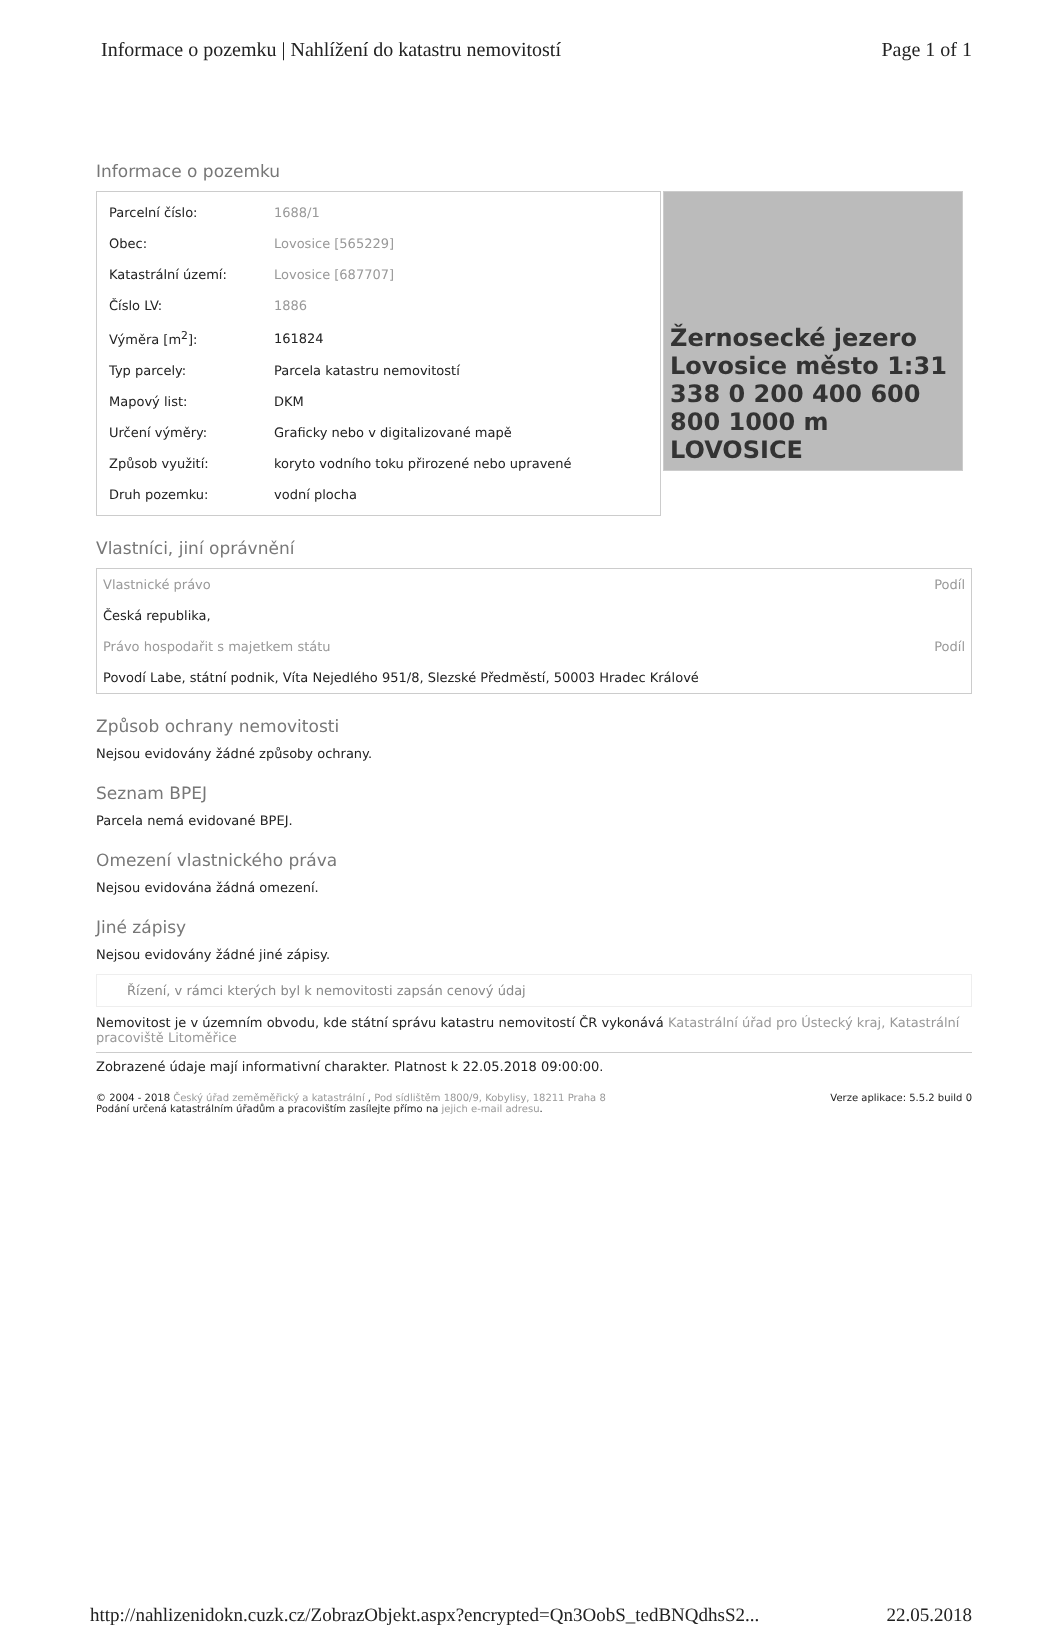Informace o pozemku | Nahlížení do katastru nemovitostí Page 1 of 1
Informace o pozemku
| Parcelní číslo: | 1688/1 |
| Obec: | Lovosice [565229] |
| Katastrální území: | Lovosice [687707] |
| Číslo LV: | 1886 |
| Výměra [m<sup>2</sup>]: | 161824 |
| Typ parcely: | Parcela katastru nemovitostí |
| Mapový list: | DKM |
| Určení výměry: | Graficky nebo v digitalizované mapě |
| Způsob využití: | koryto vodního toku přirozené nebo upravené |
| Druh pozemku: | vodní plocha |
Žernosecké jezero Lovosice město 1:31 338 0 200 400 600 800 1000 m LOVOSICE
Vlastníci, jiní oprávnění
| Vlastnické právo | Podíl |
| Česká republika, | |
| Právo hospodařit s majetkem státu | Podíl |
| Povodí Labe, státní podnik, Víta Nejedlého 951/8, Slezské Předměstí, 50003 Hradec Králové | |
Způsob ochrany nemovitosti
Nejsou evidovány žádné způsoby ochrany.
Seznam BPEJ
Parcela nemá evidované BPEJ.
Omezení vlastnického práva
Nejsou evidována žádná omezení.
Jiné zápisy
Nejsou evidovány žádné jiné zápisy.
Řízení, v rámci kterých byl k nemovitosti zapsán cenový údaj
Nemovitost je v územním obvodu, kde státní správu katastru nemovitostí ČR vykonává Katastrální úřad pro Ústecký kraj, Katastrální pracoviště Litoměřice
Zobrazené údaje mají informativní charakter. Platnost k 22.05.2018 09:00:00.
© 2004 - 2018 Český úřad zeměměřický a katastrální , Pod sídlištěm 1800/9, Kobylisy, 18211 Praha 8
Podání určená katastrálním úřadům a pracovištím zasílejte přímo na jejich e-mail adresu.
Verze aplikace: 5.5.2 build 0
http://nahlizenidokn.cuzk.cz/ZobrazObjekt.aspx?encrypted=Qn3OobS_tedBNQdhsS2... 22.05.2018